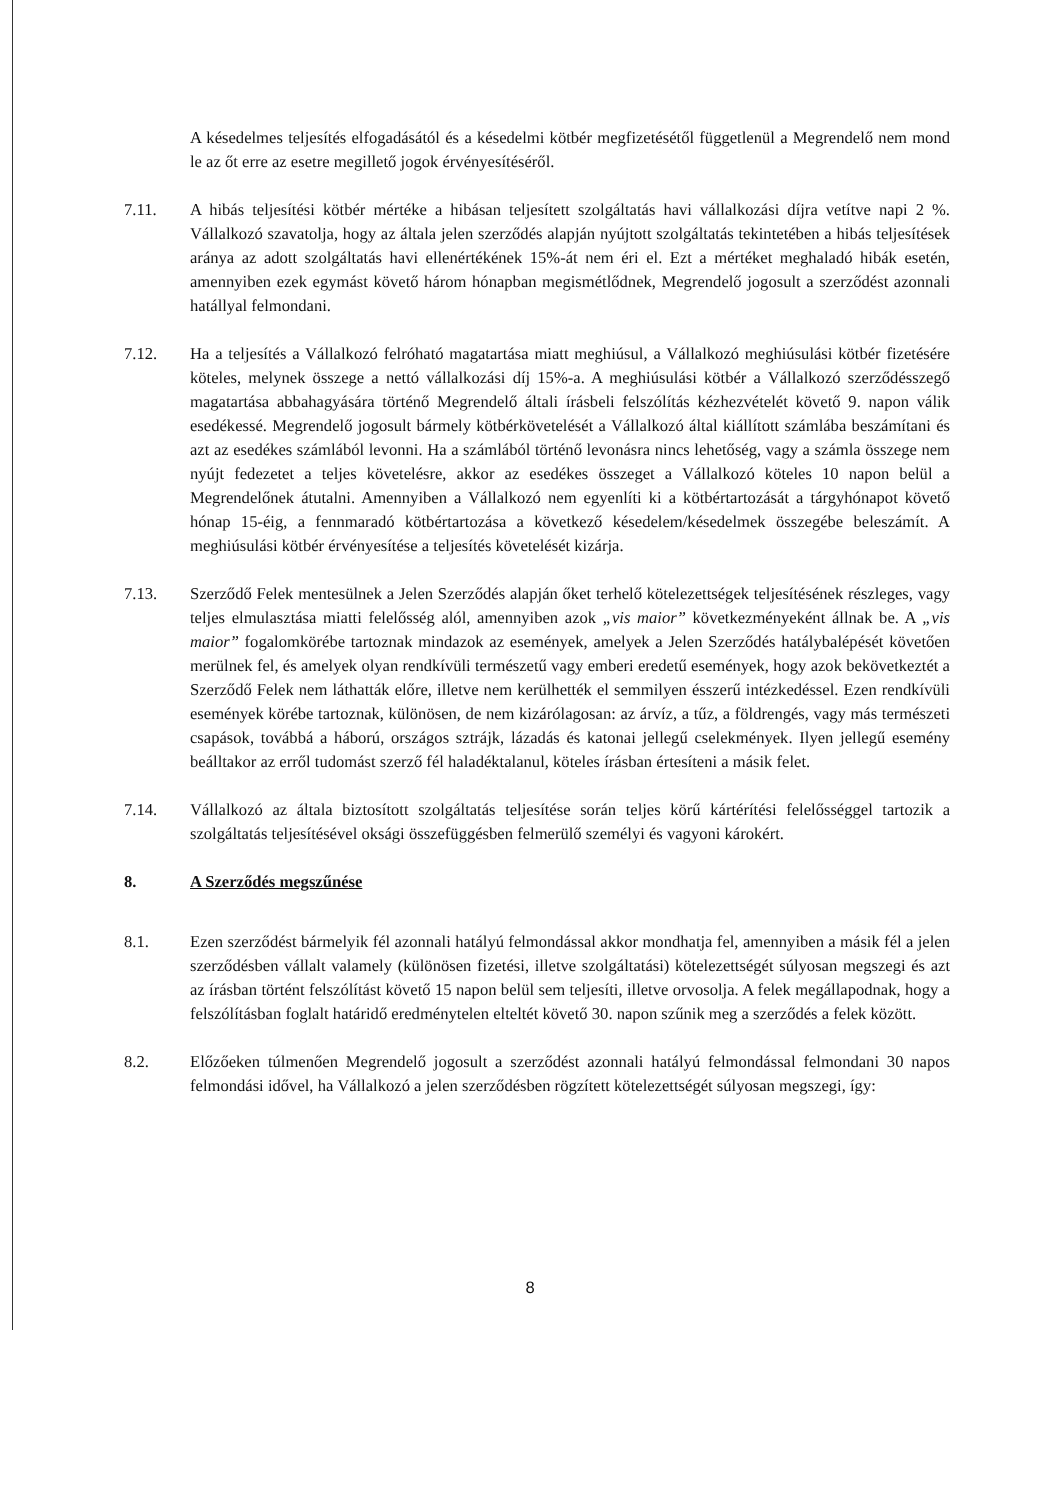A késedelmes teljesítés elfogadásától és a késedelmi kötbér megfizetésétől függetlenül a Megrendelő nem mond le az őt erre az esetre megillető jogok érvényesítéséről.
7.11. A hibás teljesítési kötbér mértéke a hibásan teljesített szolgáltatás havi vállalkozási díjra vetítve napi 2 %. Vállalkozó szavatolja, hogy az általa jelen szerződés alapján nyújtott szolgáltatás tekintetében a hibás teljesítések aránya az adott szolgáltatás havi ellenértékének 15%-át nem éri el. Ezt a mértéket meghaladó hibák esetén, amennyiben ezek egymást követő három hónapban megismétlődnek, Megrendelő jogosult a szerződést azonnali hatállyal felmondani.
7.12. Ha a teljesítés a Vállalkozó felróható magatartása miatt meghiúsul, a Vállalkozó meghiúsulási kötbér fizetésére köteles, melynek összege a nettó vállalkozási díj 15%-a. A meghiúsulási kötbér a Vállalkozó szerződésszegő magatartása abbahagyására történő Megrendelő általi írásbeli felszólítás kézhezvételét követő 9. napon válik esedékessé. Megrendelő jogosult bármely kötbérkövetelését a Vállalkozó által kiállított számlába beszámítani és azt az esedékes számlából levonni. Ha a számlából történő levonásra nincs lehetőség, vagy a számla összege nem nyújt fedezetet a teljes követelésre, akkor az esedékes összeget a Vállalkozó köteles 10 napon belül a Megrendelőnek átutalni. Amennyiben a Vállalkozó nem egyenlíti ki a kötbértartozását a tárgyhónapot követő hónap 15-éig, a fennmaradó kötbértartozása a következő késedelem/késedelmek összegébe beleszámít. A meghiúsulási kötbér érvényesítése a teljesítés követelését kizárja.
7.13. Szerződő Felek mentesülnek a Jelen Szerződés alapján őket terhelő kötelezettségek teljesítésének részleges, vagy teljes elmulasztása miatti felelősség alól, amennyiben azok „vis maior” következményeként állnak be. A „vis maior” fogalomkörébe tartoznak mindazok az események, amelyek a Jelen Szerződés hatálybalépését követően merülnek fel, és amelyek olyan rendkívüli természetű vagy emberi eredetű események, hogy azok bekövetkeztét a Szerződő Felek nem láthatták előre, illetve nem kerülhették el semmilyen ésszerű intézkedéssel. Ezen rendkívüli események körébe tartoznak, különösen, de nem kizárólagosan: az árvíz, a tűz, a földrengés, vagy más természeti csapások, továbbá a háború, országos sztrájk, lázadás és katonai jellegű cselekmények. Ilyen jellegű esemény beálltakor az erről tudomást szerző fél haladéktalanul, köteles írásban értesíteni a másik felet.
7.14. Vállalkozó az általa biztosított szolgáltatás teljesítése során teljes körű kártérítési felelősséggel tartozik a szolgáltatás teljesítésével oksági összefüggésben felmerülő személyi és vagyoni károkért.
8. A Szerződés megszűnése
8.1. Ezen szerződést bármelyik fél azonnali hatályú felmondással akkor mondhatja fel, amennyiben a másik fél a jelen szerződésben vállalt valamely (különösen fizetési, illetve szolgáltatási) kötelezettségét súlyosan megszegi és azt az írásban történt felszólítást követő 15 napon belül sem teljesíti, illetve orvosolja. A felek megállapodnak, hogy a felszólításban foglalt határidő eredménytelen elteltét követő 30. napon szűnik meg a szerződés a felek között.
8.2. Előzőeken túlmenően Megrendelő jogosult a szerződést azonnali hatályú felmondással felmondani 30 napos felmondási idővel, ha Vállalkozó a jelen szerződésben rögzített kötelezettségét súlyosan megszegi, így:
8